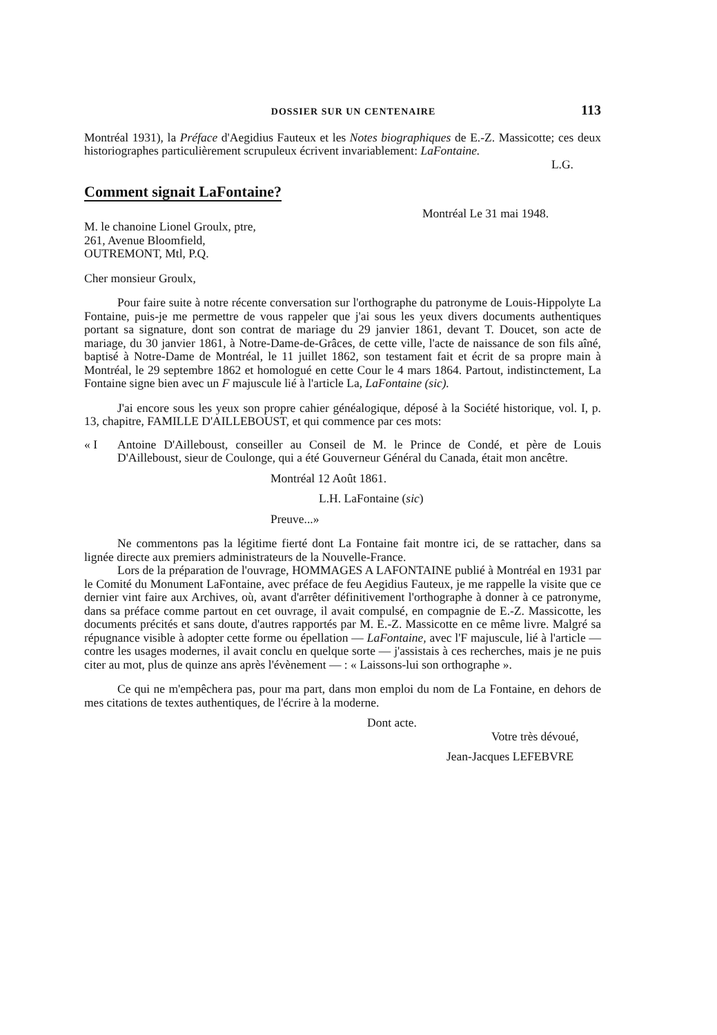DOSSIER SUR UN CENTENAIRE 113
Montréal 1931), la Préface d'Aegidius Fauteux et les Notes biographiques de E.-Z. Massicotte; ces deux historiographes particulièrement scrupuleux écrivent invariablement: LaFontaine.
L.G.
Comment signait LaFontaine?
Montréal Le 31 mai 1948.
M. le chanoine Lionel Groulx, ptre,
261, Avenue Bloomfield,
OUTREMONT, Mtl, P.Q.
Cher monsieur Groulx,
Pour faire suite à notre récente conversation sur l'orthographe du patronyme de Louis-Hippolyte La Fontaine, puis-je me permettre de vous rappeler que j'ai sous les yeux divers documents authentiques portant sa signature, dont son contrat de mariage du 29 janvier 1861, devant T. Doucet, son acte de mariage, du 30 janvier 1861, à Notre-Dame-de-Grâces, de cette ville, l'acte de naissance de son fils aîné, baptisé à Notre-Dame de Montréal, le 11 juillet 1862, son testament fait et écrit de sa propre main à Montréal, le 29 septembre 1862 et homologué en cette Cour le 4 mars 1864. Partout, indistinctement, La Fontaine signe bien avec un F majuscule lié à l'article La, LaFontaine (sic).
J'ai encore sous les yeux son propre cahier généalogique, déposé à la Société historique, vol. I, p. 13, chapitre, FAMILLE D'AILLEBOUST, et qui commence par ces mots:
« I Antoine D'Ailleboust, conseiller au Conseil de M. le Prince de Condé, et père de Louis D'Ailleboust, sieur de Coulonge, qui a été Gouverneur Général du Canada, était mon ancêtre.
Montréal 12 Août 1861.
L.H. LaFontaine (sic)
Preuve...»
Ne commentons pas la légitime fierté dont La Fontaine fait montre ici, de se rattacher, dans sa lignée directe aux premiers administrateurs de la Nouvelle-France.
Lors de la préparation de l'ouvrage, HOMMAGES A LAFONTAINE publié à Montréal en 1931 par le Comité du Monument LaFontaine, avec préface de feu Aegidius Fauteux, je me rappelle la visite que ce dernier vint faire aux Archives, où, avant d'arrêter définitivement l'orthographe à donner à ce patronyme, dans sa préface comme partout en cet ouvrage, il avait compulsé, en compagnie de E.-Z. Massicotte, les documents précités et sans doute, d'autres rapportés par M. E.-Z. Massicotte en ce même livre. Malgré sa répugnance visible à adopter cette forme ou épellation — LaFontaine, avec l'F majuscule, lié à l'article — contre les usages modernes, il avait conclu en quelque sorte — j'assistais à ces recherches, mais je ne puis citer au mot, plus de quinze ans après l'évènement — : « Laissons-lui son orthographe ».
Ce qui ne m'empêchera pas, pour ma part, dans mon emploi du nom de La Fontaine, en dehors de mes citations de textes authentiques, de l'écrire à la moderne.
Dont acte.
Votre très dévoué,
Jean-Jacques LEFEBVRE